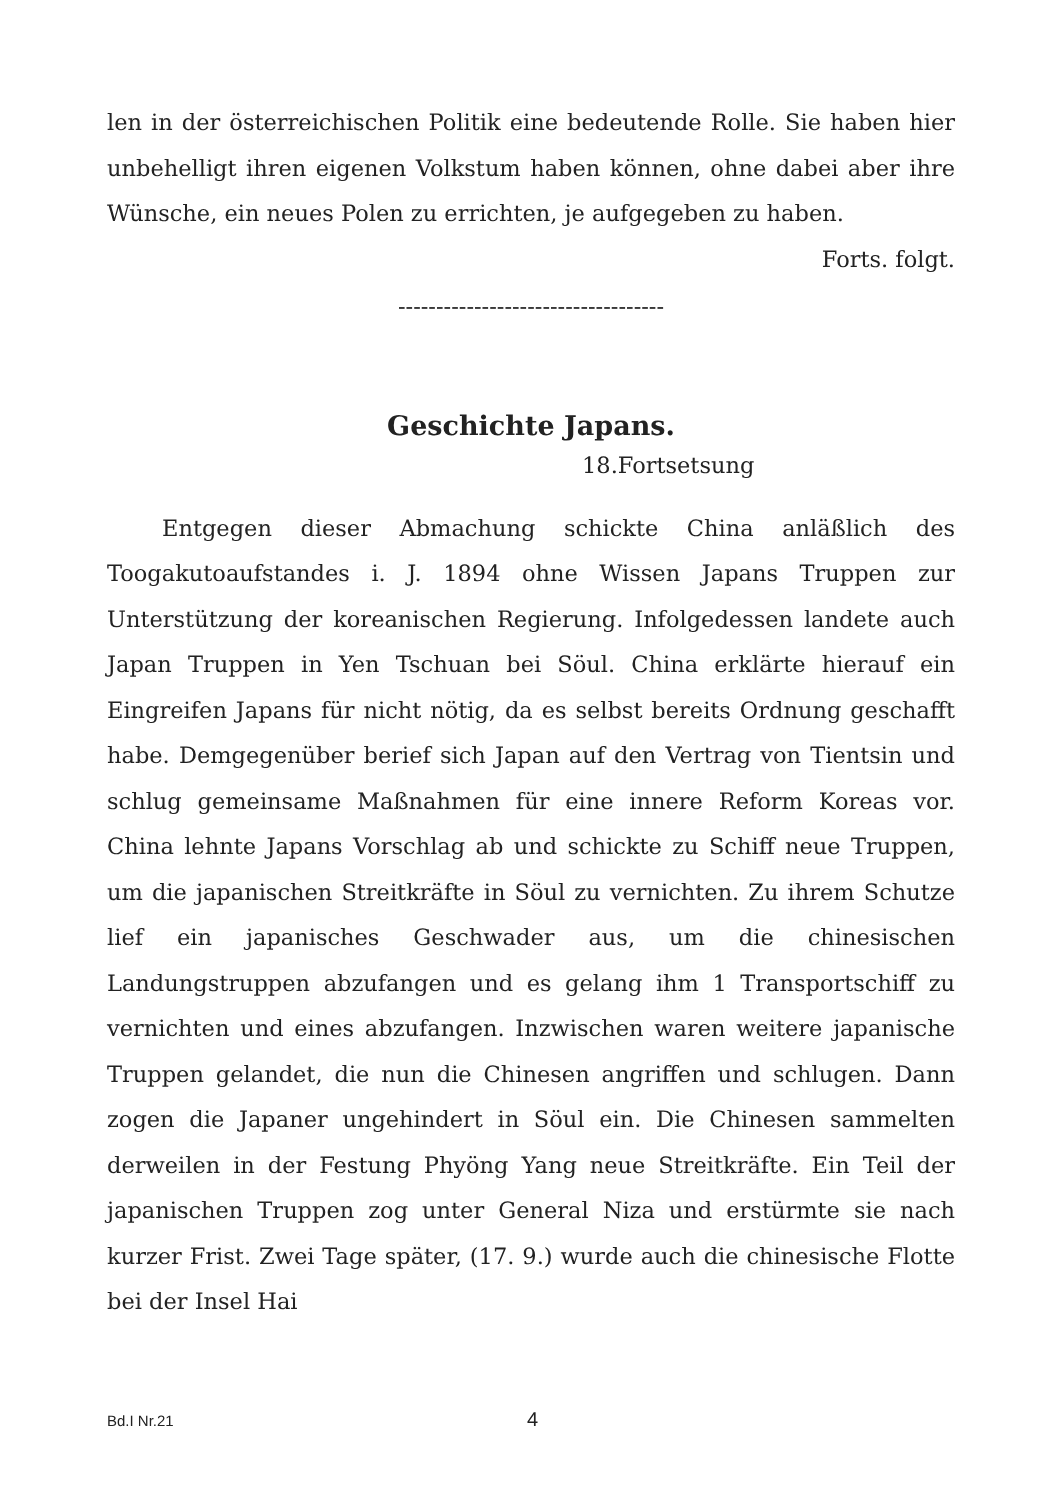len in der österreichischen Politik eine bedeutende Rolle. Sie haben hier unbehelligt ihren eigenen Volkstum haben können, ohne dabei aber ihre Wünsche, ein neues Polen zu errichten, je aufgegeben zu haben.
Forts. folgt.
-----------------------------------
Geschichte Japans.
18.Fortsetsung
Entgegen dieser Abmachung schickte China anläßlich des Toogakutoaufstandes i. J. 1894 ohne Wissen Japans Truppen zur Unterstützung der koreanischen Regierung. Infolgedessen landete auch Japan Truppen in Yen Tschuan bei Söul. China erklärte hierauf ein Eingreifen Japans für nicht nötig, da es selbst bereits Ordnung geschafft habe. Demgegenüber berief sich Japan auf den Vertrag von Tientsin und schlug gemeinsame Maßnahmen für eine innere Reform Koreas vor. China lehnte Japans Vorschlag ab und schickte zu Schiff neue Truppen, um die japanischen Streitkräfte in Söul zu vernichten. Zu ihrem Schutze lief ein japanisches Geschwader aus, um die chinesischen Landungstruppen abzufangen und es gelang ihm 1 Transportschiff zu vernichten und eines abzufangen. Inzwischen waren weitere japanische Truppen gelandet, die nun die Chinesen angriffen und schlugen. Dann zogen die Japaner ungehindert in Söul ein. Die Chinesen sammelten derweilen in der Festung Phyöng Yang neue Streitkräfte. Ein Teil der japanischen Truppen zog unter General Niza und erstürmte sie nach kurzer Frist. Zwei Tage später, (17. 9.) wurde auch die chinesische Flotte bei der Insel Hai
Bd.I Nr.21 4